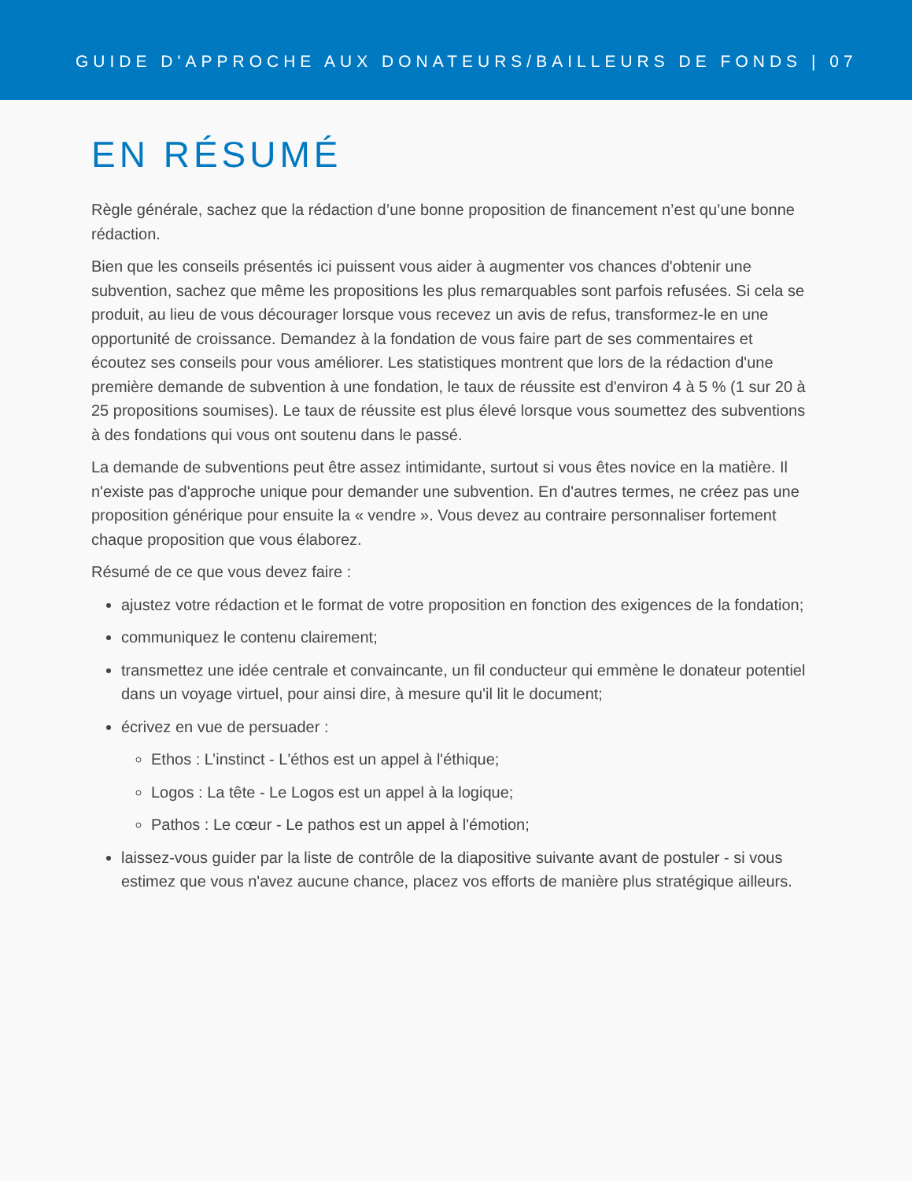GUIDE D'APPROCHE AUX DONATEURS/BAILLEURS DE FONDS | 07
EN RÉSUMÉ
Règle générale, sachez que la rédaction d’une bonne proposition de financement n’est qu’une bonne rédaction.
Bien que les conseils présentés ici puissent vous aider à augmenter vos chances d'obtenir une subvention, sachez que même les propositions les plus remarquables sont parfois refusées. Si cela se produit, au lieu de vous décourager lorsque vous recevez un avis de refus, transformez-le en une opportunité de croissance. Demandez à la fondation de vous faire part de ses commentaires et écoutez ses conseils pour vous améliorer. Les statistiques montrent que lors de la rédaction d'une première demande de subvention à une fondation, le taux de réussite est d'environ 4 à 5 % (1 sur 20 à 25 propositions soumises). Le taux de réussite est plus élevé lorsque vous soumettez des subventions à des fondations qui vous ont soutenu dans le passé.
La demande de subventions peut être assez intimidante, surtout si vous êtes novice en la matière. Il n'existe pas d'approche unique pour demander une subvention. En d'autres termes, ne créez pas une proposition générique pour ensuite la « vendre ». Vous devez au contraire personnaliser fortement chaque proposition que vous élaborez.
Résumé de ce que vous devez faire :
ajustez votre rédaction et le format de votre proposition en fonction des exigences de la fondation;
communiquez le contenu clairement;
transmettez une idée centrale et convaincante, un fil conducteur qui emmène le donateur potentiel dans un voyage virtuel, pour ainsi dire, à mesure qu'il lit le document;
écrivez en vue de persuader :
Ethos : L’instinct - L'éthos est un appel à l'éthique;
Logos : La tête - Le Logos est un appel à la logique;
Pathos : Le cœur - Le pathos est un appel à l'émotion;
laissez-vous guider par la liste de contrôle de la diapositive suivante avant de postuler - si vous estimez que vous n'avez aucune chance, placez vos efforts de manière plus stratégique ailleurs.